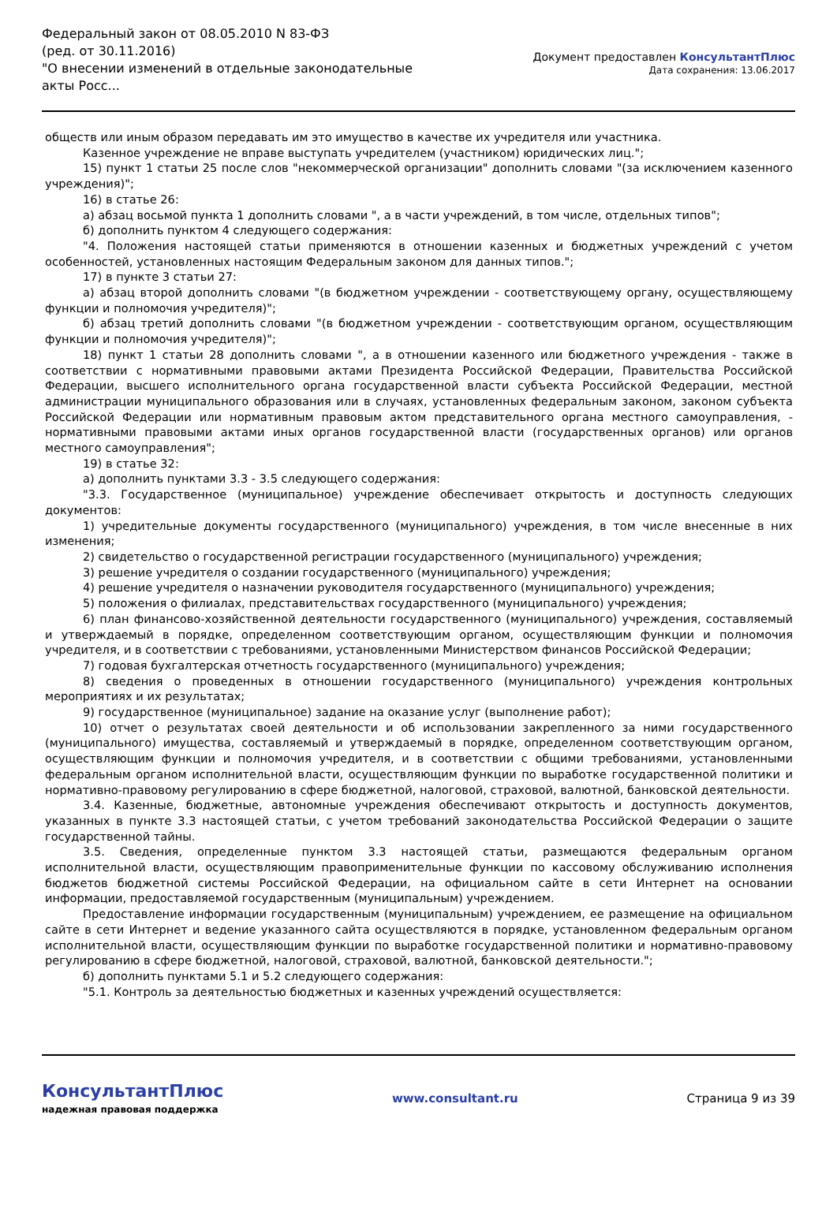Федеральный закон от 08.05.2010 N 83-ФЗ
(ред. от 30.11.2016)
"О внесении изменений в отдельные законодательные акты Росс...
Документ предоставлен КонсультантПлюс
Дата сохранения: 13.06.2017
обществ или иным образом передавать им это имущество в качестве их учредителя или участника.
Казенное учреждение не вправе выступать учредителем (участником) юридических лиц.";
15) пункт 1 статьи 25 после слов "некоммерческой организации" дополнить словами "(за исключением казенного учреждения)";
16) в статье 26:
а) абзац восьмой пункта 1 дополнить словами ", а в части учреждений, в том числе, отдельных типов";
б) дополнить пунктом 4 следующего содержания:
"4. Положения настоящей статьи применяются в отношении казенных и бюджетных учреждений с учетом особенностей, установленных настоящим Федеральным законом для данных типов.";
17) в пункте 3 статьи 27:
а) абзац второй дополнить словами "(в бюджетном учреждении - соответствующему органу, осуществляющему функции и полномочия учредителя)";
б) абзац третий дополнить словами "(в бюджетном учреждении - соответствующим органом, осуществляющим функции и полномочия учредителя)";
18) пункт 1 статьи 28 дополнить словами ", а в отношении казенного или бюджетного учреждения - также в соответствии с нормативными правовыми актами Президента Российской Федерации, Правительства Российской Федерации, высшего исполнительного органа государственной власти субъекта Российской Федерации, местной администрации муниципального образования или в случаях, установленных федеральным законом, законом субъекта Российской Федерации или нормативным правовым актом представительного органа местного самоуправления, - нормативными правовыми актами иных органов государственной власти (государственных органов) или органов местного самоуправления";
19) в статье 32:
а) дополнить пунктами 3.3 - 3.5 следующего содержания:
"3.3. Государственное (муниципальное) учреждение обеспечивает открытость и доступность следующих документов:
1) учредительные документы государственного (муниципального) учреждения, в том числе внесенные в них изменения;
2) свидетельство о государственной регистрации государственного (муниципального) учреждения;
3) решение учредителя о создании государственного (муниципального) учреждения;
4) решение учредителя о назначении руководителя государственного (муниципального) учреждения;
5) положения о филиалах, представительствах государственного (муниципального) учреждения;
6) план финансово-хозяйственной деятельности государственного (муниципального) учреждения, составляемый и утверждаемый в порядке, определенном соответствующим органом, осуществляющим функции и полномочия учредителя, и в соответствии с требованиями, установленными Министерством финансов Российской Федерации;
7) годовая бухгалтерская отчетность государственного (муниципального) учреждения;
8) сведения о проведенных в отношении государственного (муниципального) учреждения контрольных мероприятиях и их результатах;
9) государственное (муниципальное) задание на оказание услуг (выполнение работ);
10) отчет о результатах своей деятельности и об использовании закрепленного за ними государственного (муниципального) имущества, составляемый и утверждаемый в порядке, определенном соответствующим органом, осуществляющим функции и полномочия учредителя, и в соответствии с общими требованиями, установленными федеральным органом исполнительной власти, осуществляющим функции по выработке государственной политики и нормативно-правовому регулированию в сфере бюджетной, налоговой, страховой, валютной, банковской деятельности.
3.4. Казенные, бюджетные, автономные учреждения обеспечивают открытость и доступность документов, указанных в пункте 3.3 настоящей статьи, с учетом требований законодательства Российской Федерации о защите государственной тайны.
3.5. Сведения, определенные пунктом 3.3 настоящей статьи, размещаются федеральным органом исполнительной власти, осуществляющим правоприменительные функции по кассовому обслуживанию исполнения бюджетов бюджетной системы Российской Федерации, на официальном сайте в сети Интернет на основании информации, предоставляемой государственным (муниципальным) учреждением.
Предоставление информации государственным (муниципальным) учреждением, ее размещение на официальном сайте в сети Интернет и ведение указанного сайта осуществляются в порядке, установленном федеральным органом исполнительной власти, осуществляющим функции по выработке государственной политики и нормативно-правовому регулированию в сфере бюджетной, налоговой, страховой, валютной, банковской деятельности.";
б) дополнить пунктами 5.1 и 5.2 следующего содержания:
"5.1. Контроль за деятельностью бюджетных и казенных учреждений осуществляется:
КонсультантПлюс
надежная правовая поддержка
www.consultant.ru Страница 9 из 39